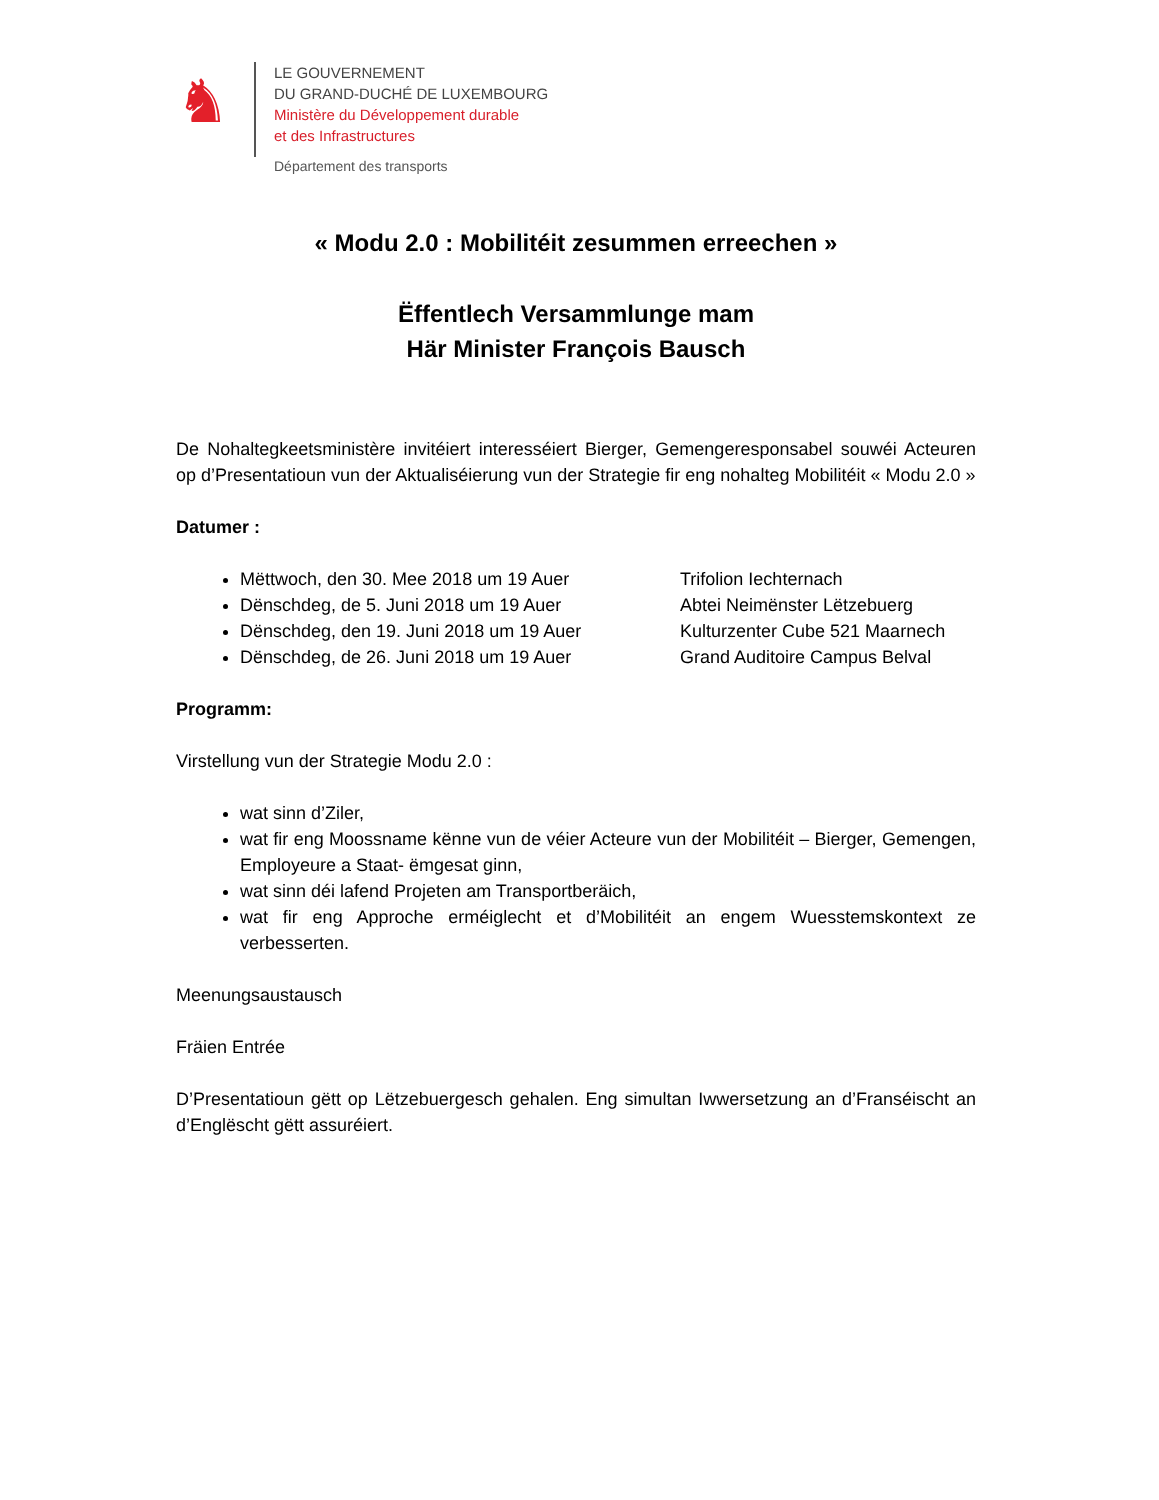♞
LE GOUVERNEMENT
DU GRAND-DUCHÉ DE LUXEMBOURG
Ministère du Développement durable
et des Infrastructures
Département des transports
« Modu 2.0 : Mobilitéit zesummen erreechen »
Ëffentlech Versammlunge mam
Här Minister François Bausch
De Nohaltegkeetsministère invitéiert interesséiert Bierger, Gemengeresponsabel souwéi Acteuren op d’Presentatioun vun der Aktualiséierung vun der Strategie fir eng nohalteg Mobilitéit « Modu 2.0 »
Datumer :
Mëttwoch, den 30. Mee 2018 um 19 Auer Trifolion Iechternach
Dënschdeg, de 5. Juni 2018 um 19 Auer Abtei Neimënster Lëtzebuerg
Dënschdeg, den 19. Juni 2018 um 19 Auer Kulturzenter Cube 521 Maarnech
Dënschdeg, de 26. Juni 2018 um 19 Auer Grand Auditoire Campus Belval
Programm:
Virstellung vun der Strategie Modu 2.0 :
wat sinn d’Ziler,
wat fir eng Moossname kënne vun de véier Acteure vun der Mobilitéit – Bierger, Gemengen, Employeure a Staat- ëmgesat ginn,
wat sinn déi lafend Projeten am Transportberäich,
wat fir eng Approche erméiglecht et d’Mobilitéit an engem Wuesstemskontext ze verbesserten.
Meenungsaustausch
Fräien Entrée
D’Presentatioun gëtt op Lëtzebuergesch gehalen. Eng simultan Iwwersetzung an d’Franséischt an d’Englëscht gëtt assuréiert.